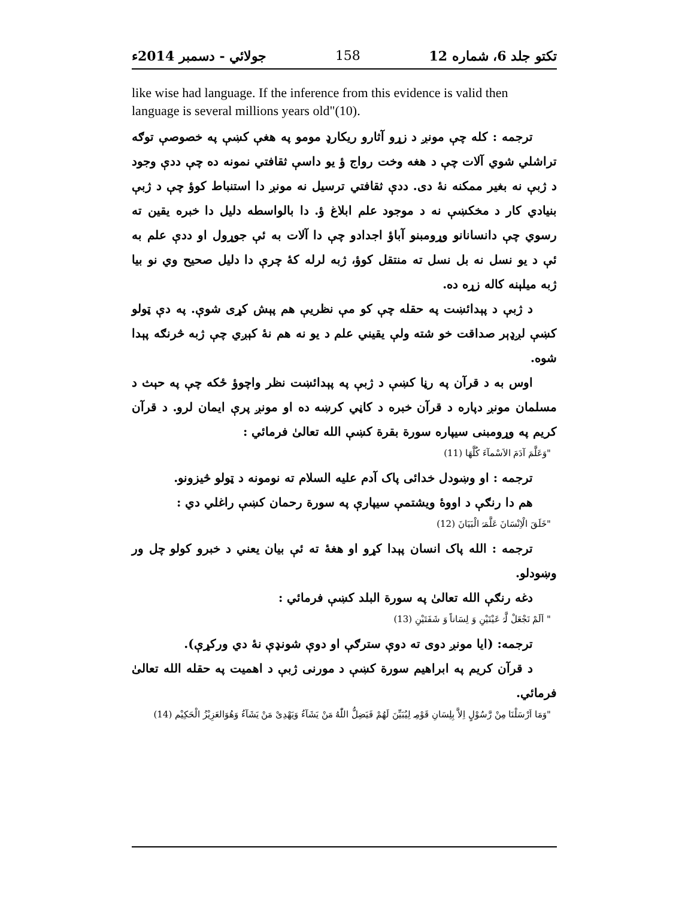تکتو جلد 6، شماره 12 158 جولائي - دسمبر 2014ء
like wise had language. If the inference from this evidence is valid then language is several millions years old"(10).
ترجمه : کله چې مونږ د زړو آثارو ريکارډ مومو په هغې کښې په خصوصې توګه تراشلي شوي آلات چې د هغه وخت رواج ؤ يو داسې ثقافتي نمونه ده چې ددې وجود د ژبې نه بغير ممکنه نۀ دی. ددې ثقافتي ترسيل نه مونږ دا استنباط کوؤ چې د ژبې بنيادي کار د مخکښې نه د موجود علم ابلاغ ؤ. دا بالواسطه دليل دا خبره يقين ته رسوي چې دانسانانو وړومبنو آباؤ اجدادو چې دا آلات به ئې جوړول او ددې علم به ئې د يو نسل نه بل نسل ته منتقل کوؤ، ژبه لرله کۀ چرې دا دليل صحيح وي نو بيا ژبه ميلېنه کاله زړه ده.
د ژبې د پېدائښت په حقله چې کو مې نظريې هم پېش کړی شوې. په دې ټولو کښې لږډېر صداقت خو شته ولې يقيني علم د يو نه هم نۀ کېږي چې ژبه څرنګه پېدا شوه.
اوس به د قرآن په رڼا کښې د ژبې په پېدائښت نظر واچوؤ ځکه چې په حېث د مسلمان مونږ دپاره د قرآن خبره د کاڼي کرښه ده او مونږ پرې ايمان لرو. د قرآن کريم په وړومبنی سيپاره سورة بقرة کښې الله تعالیٰ فرمائي :
"وَعَلَّمَ آدَمَ الاَسْمآءَ كُلَّهَا (11)
ترجمه : او وښودل خدائی پاک آدم عليه السلام ته نومونه د ټولو څيزونو.
هم دا رنګې د اووۀ ويشتمې سيپارې په سورة رحمان کښې راغلي دي :
"خَلَقَ الْاِنْسَانَ عَلَّمَہُ الْبَيَانَ (12)
ترجمه : الله پاک انسان پېدا کړو او هغۀ ته ئې بيان يعني د خبرو کولو چل ور وښودلو.
دغه رنګې الله تعالیٰ په سورة البلد کښې فرمائي :
" اَلَمْ نَجْعَلْ لَّہُ عَيْنَيْنِ وَ لِسَاناً وَ شَفَتَيْنِ (13)
ترجمه: (ايا مونږ دوی ته دوې سترګې او دوې شونډې نۀ دي ورکړې).
د قرآن کريم په ابراهيم سورة کښې د مورنی ژبې د اهميت په حقله الله تعالیٰ فرمائي.
"وَمَا اَرْسَلْنَا مِنْ رَّسُوْلٍ اِلاَّ بِلِسَانِ قَوْمِہ لِيُبَيِّنَ لَهُمْ فَيَضِلُّ اللّٰهُ مَنْ يَشَآءُ وَيَهْدِىْ مَنْ يَشَآءُ وَهُوَالعَزِيْزُ الْحَكِيْم (14)